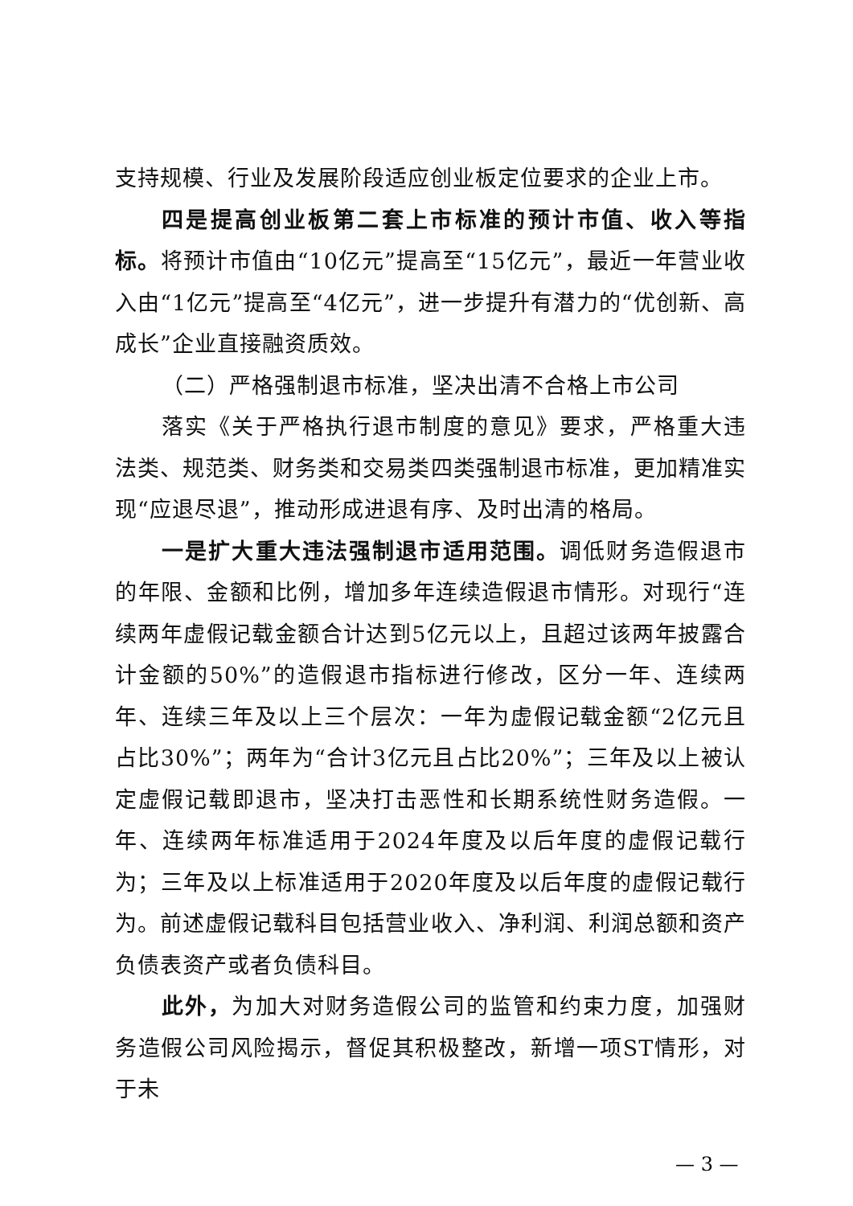支持规模、行业及发展阶段适应创业板定位要求的企业上市。
四是提高创业板第二套上市标准的预计市值、收入等指标。将预计市值由“10亿元”提高至“15亿元”，最近一年营业收入由“1亿元”提高至“4亿元”，进一步提升有潜力的“优创新、高成长”企业直接融资质效。
（二）严格强制退市标准，坚决出清不合格上市公司
落实《关于严格执行退市制度的意见》要求，严格重大违法类、规范类、财务类和交易类四类强制退市标准，更加精准实现“应退尽退”，推动形成进退有序、及时出清的格局。
一是扩大重大违法强制退市适用范围。调低财务造假退市的年限、金额和比例，增加多年连续造假退市情形。对现行“连续两年虚假记载金额合计达到5亿元以上，且超过该两年披露合计金额的50%”的造假退市指标进行修改，区分一年、连续两年、连续三年及以上三个层次：一年为虚假记载金额“2亿元且占比30%”；两年为“合计3亿元且占比20%”；三年及以上被认定虚假记载即退市，坚决打击恶性和长期系统性财务造假。一年、连续两年标准适用于2024年度及以后年度的虚假记载行为；三年及以上标准适用于2020年度及以后年度的虚假记载行为。前述虚假记载科目包括营业收入、净利润、利润总额和资产负债表资产或者负债科目。
此外，为加大对财务造假公司的监管和约束力度，加强财务造假公司风险揭示，督促其积极整改，新增一项ST情形，对于未
— 3 —